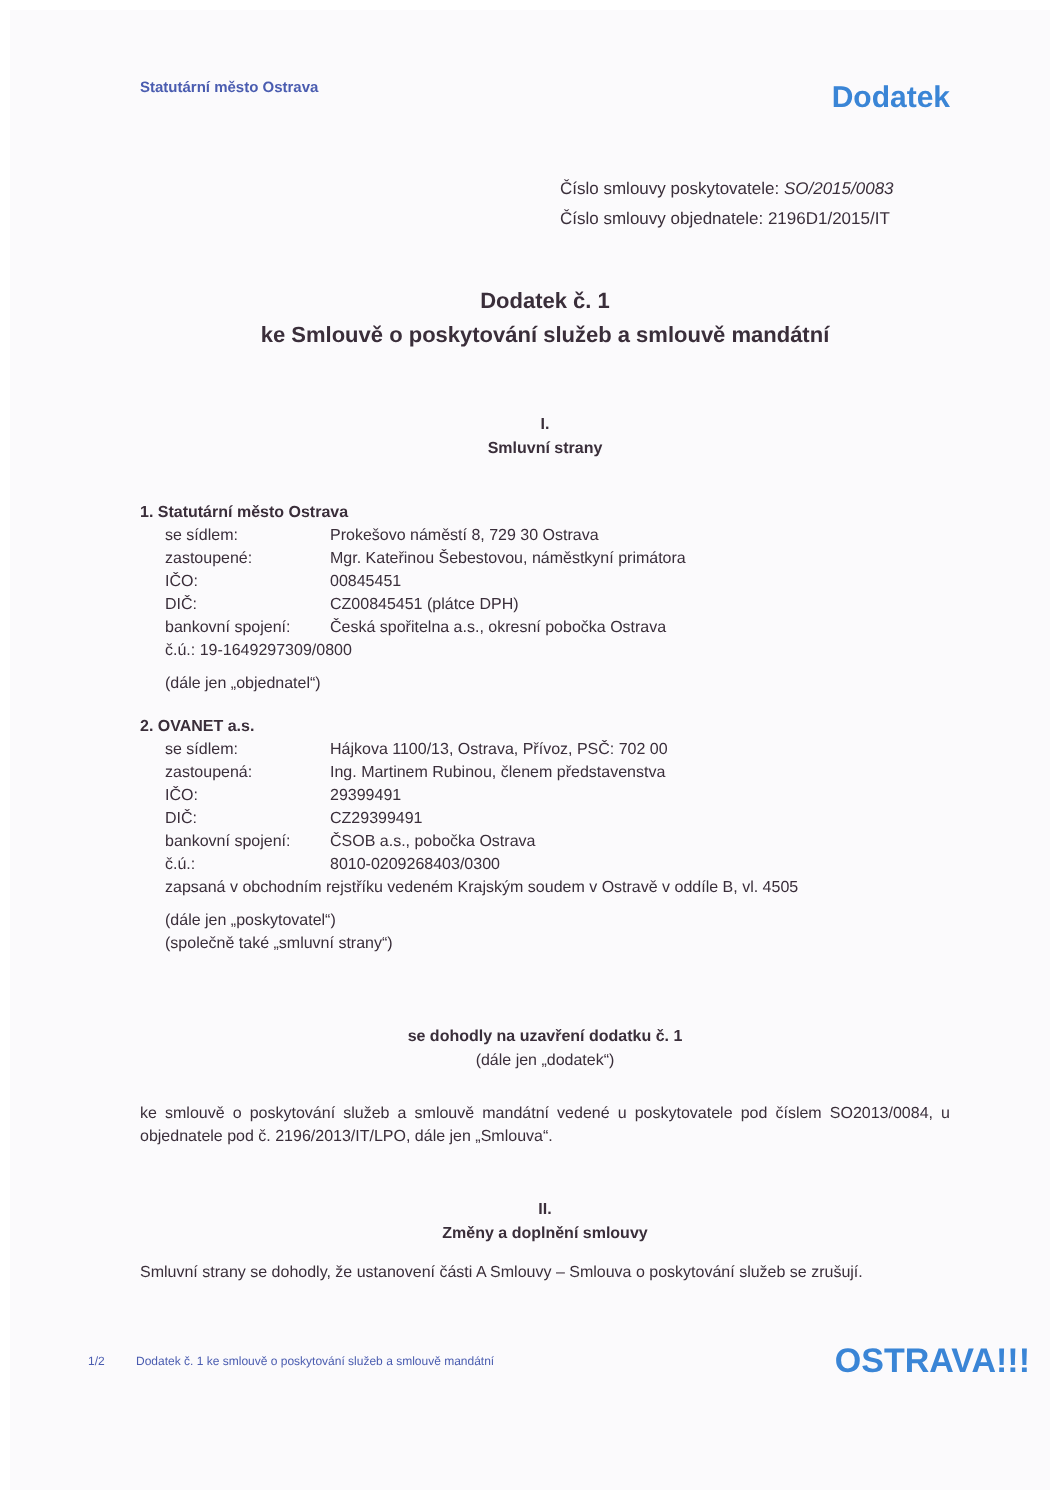Statutární město Ostrava
Dodatek
Číslo smlouvy poskytovatele: SO/2015/0083
Číslo smlouvy objednatele: 2196D1/2015/IT
Dodatek č. 1
ke Smlouvě o poskytování služeb a smlouvě mandátní
I.
Smluvní strany
1. Statutární město Ostrava
se sídlem: Prokešovo náměstí 8, 729 30 Ostrava
zastoupené: Mgr. Kateřinou Šebestovou, náměstkyní primátora
IČO: 00845451
DIČ: CZ00845451 (plátce DPH)
bankovní spojení: Česká spořitelna a.s., okresní pobočka Ostrava
č.ú.: 19-1649297309/0800
(dále jen „objednatel“)
2. OVANET a.s.
se sídlem: Hájkova 1100/13, Ostrava, Přívoz, PSČ: 702 00
zastoupená: Ing. Martinem Rubinou, členem představenstva
IČO: 29399491
DIČ: CZ29399491
bankovní spojení: ČSOB a.s., pobočka Ostrava
č.ú.: 8010-0209268403/0300
zapsaná v obchodním rejstříku vedeném Krajským soudem v Ostravě v oddíle B, vl. 4505
(dále jen „poskytovatel“)
(společně také „smluvní strany“)
se dohodly na uzavření dodatku č. 1
(dále jen „dodatek“)
ke smlouvě o poskytování služeb a smlouvě mandátní vedené u poskytovatele pod číslem SO2013/0084, u objednatele pod č. 2196/2013/IT/LPO, dále jen „Smlouva“.
II.
Změny a doplnění smlouvy
Smluvní strany se dohodly, že ustanovení části A Smlouvy – Smlouva o poskytování služeb se zrušují.
1/2 Dodatek č. 1 ke smlouvě o poskytování služeb a smlouvě mandátní OSTRAVA!!!